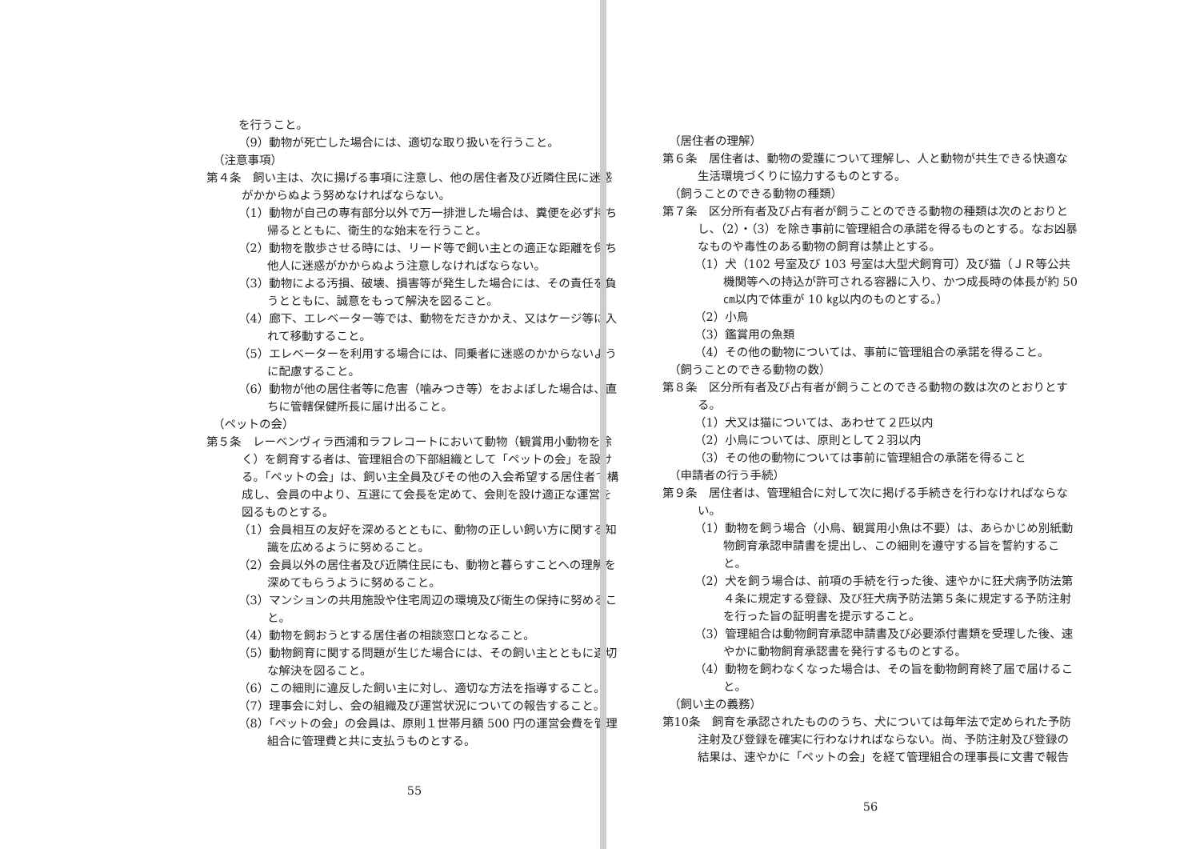を行うこと。
（9）動物が死亡した場合には、適切な取り扱いを行うこと。
（注意事項）
第４条　飼い主は、次に揚げる事項に注意し、他の居住者及び近隣住民に迷惑がかからぬよう努めなければならない。
（1）動物が自己の専有部分以外で万一排泄した場合は、糞便を必ず持ち帰るとともに、衛生的な始末を行うこと。
（2）動物を散歩させる時には、リード等で飼い主との適正な距離を保ち他人に迷惑がかからぬよう注意しなければならない。
（3）動物による汚損、破壊、損害等が発生した場合には、その責任を負うとともに、誠意をもって解決を図ること。
（4）廊下、エレベーター等では、動物をだきかかえ、又はケージ等に入れて移動すること。
（5）エレベーターを利用する場合には、同乗者に迷惑のかからないように配慮すること。
（6）動物が他の居住者等に危害（噛みつき等）をおよぼした場合は、直ちに管轄保健所長に届け出ること。
（ペットの会）
第５条　レーベンヴィラ西浦和ラフレコートにおいて動物（観賞用小動物を除く）を飼育する者は、管理組合の下部組織として「ペットの会」を設ける。「ペットの会」は、飼い主全員及びその他の入会希望する居住者で構成し、会員の中より、互選にて会長を定めて、会則を設け適正な運営を図るものとする。
（1）会員相互の友好を深めるとともに、動物の正しい飼い方に関する知識を広めるように努めること。
（2）会員以外の居住者及び近隣住民にも、動物と暮らすことへの理解を深めてもらうように努めること。
（3）マンションの共用施設や住宅周辺の環境及び衛生の保持に努めること。
（4）動物を飼おうとする居住者の相談窓口となること。
（5）動物飼育に関する問題が生じた場合には、その飼い主とともに適切な解決を図ること。
（6）この細則に違反した飼い主に対し、適切な方法を指導すること。
（7）理事会に対し、会の組織及び運営状況についての報告すること。
（8）「ペットの会」の会員は、原則１世帯月額 500 円の運営会費を管理組合に管理費と共に支払うものとする。
55
（居住者の理解）
第６条　居住者は、動物の愛護について理解し、人と動物が共生できる快適な生活環境づくりに協力するものとする。
（飼うことのできる動物の種類）
第７条　区分所有者及び占有者が飼うことのできる動物の種類は次のとおりとし、（2）・（3）を除き事前に管理組合の承諾を得るものとする。なお凶暴なものや毒性のある動物の飼育は禁止とする。
（1）犬（102 号室及び 103 号室は大型犬飼育可）及び猫（ＪＲ等公共機関等への持込が許可される容器に入り、かつ成長時の体長が約 50 ㎝以内で体重が 10 ㎏以内のものとする。）
（2）小鳥
（3）鑑賞用の魚類
（4）その他の動物については、事前に管理組合の承諾を得ること。
（飼うことのできる動物の数）
第８条　区分所有者及び占有者が飼うことのできる動物の数は次のとおりとする。
（1）犬又は猫については、あわせて２匹以内
（2）小鳥については、原則として２羽以内
（3）その他の動物については事前に管理組合の承諾を得ること
（申請者の行う手続）
第９条　居住者は、管理組合に対して次に掲げる手続きを行わなければならない。
（1）動物を飼う場合（小鳥、観賞用小魚は不要）は、あらかじめ別紙動物飼育承認申請書を提出し、この細則を遵守する旨を誓約すること。
（2）犬を飼う場合は、前項の手続を行った後、速やかに狂犬病予防法第４条に規定する登録、及び狂犬病予防法第５条に規定する予防注射を行った旨の証明書を提示すること。
（3）管理組合は動物飼育承認申請書及び必要添付書類を受理した後、速やかに動物飼育承認書を発行するものとする。
（4）動物を飼わなくなった場合は、その旨を動物飼育終了届で届けること。
（飼い主の義務）
第10条　飼育を承認されたもののうち、犬については毎年法で定められた予防注射及び登録を確実に行わなければならない。尚、予防注射及び登録の結果は、速やかに「ペットの会」を経て管理組合の理事長に文書で報告
56